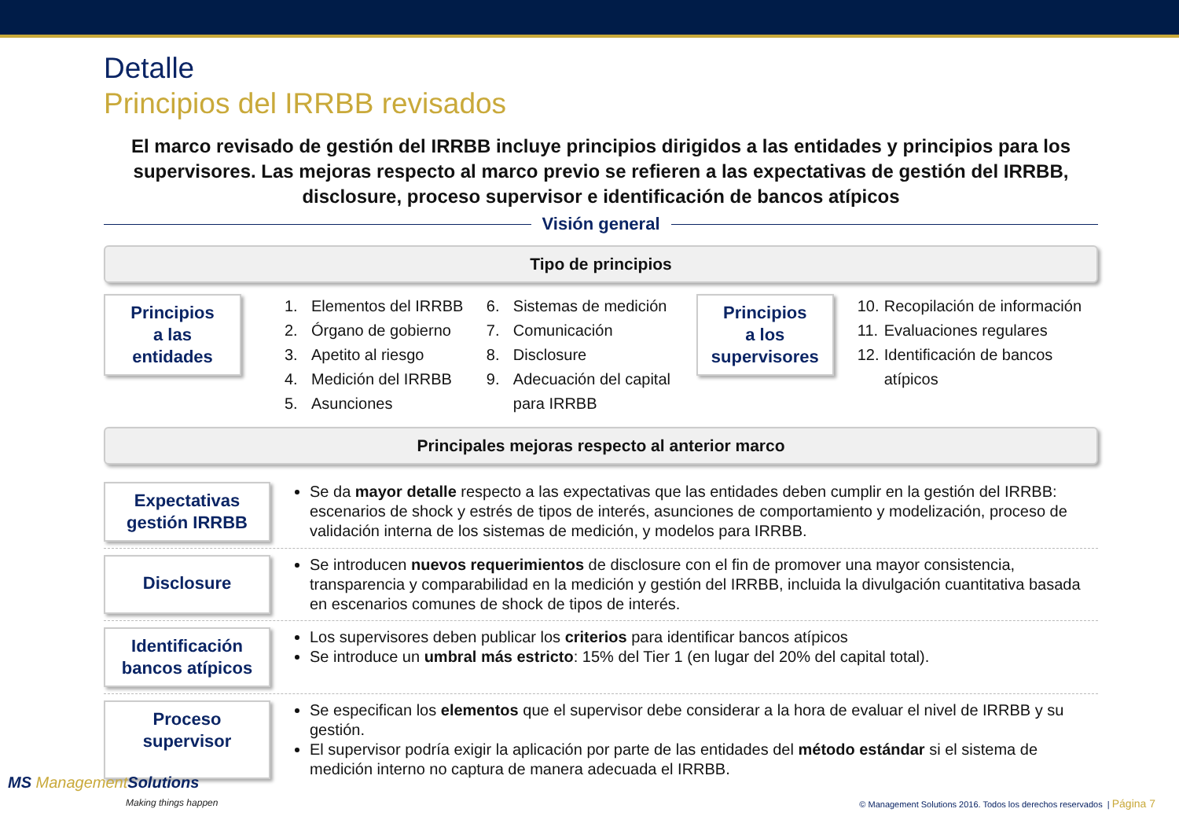Detalle
Principios del IRRBB revisados
El marco revisado de gestión del IRRBB incluye principios dirigidos a las entidades y principios para los supervisores. Las mejoras respecto al marco previo se refieren a las expectativas de gestión del IRRBB, disclosure, proceso supervisor e identificación de bancos atípicos
Visión general
Tipo de principios
Principios
a las
entidades
1. Elementos del IRRBB
2. Órgano de gobierno
3. Apetito al riesgo
4. Medición del IRRBB
5. Asunciones
6. Sistemas de medición
7. Comunicación
8. Disclosure
9. Adecuación del capital para IRRBB
Principios
a los
supervisores
10. Recopilación de información
11. Evaluaciones regulares
12. Identificación de bancos atípicos
Principales mejoras respecto al anterior marco
Expectativas
gestión IRRBB
Se da mayor detalle respecto a las expectativas que las entidades deben cumplir en la gestión del IRRBB: escenarios de shock y estrés de tipos de interés, asunciones de comportamiento y modelización, proceso de validación interna de los sistemas de medición, y modelos para IRRBB.
Disclosure
Se introducen nuevos requerimientos de disclosure con el fin de promover una mayor consistencia, transparencia y comparabilidad en la medición y gestión del IRRBB, incluida la divulgación cuantitativa basada en escenarios comunes de shock de tipos de interés.
Identificación
bancos atípicos
Los supervisores deben publicar los criterios para identificar bancos atípicos
Se introduce un umbral más estricto: 15% del Tier 1 (en lugar del 20% del capital total).
Proceso
supervisor
Se especifican los elementos que el supervisor debe considerar a la hora de evaluar el nivel de IRRBB y su gestión.
El supervisor podría exigir la aplicación por parte de las entidades del método estándar si el sistema de medición interno no captura de manera adecuada el IRRBB.
MS Management Solutions
Making things happen
© Management Solutions 2016. Todos los derechos reservados | Página 7